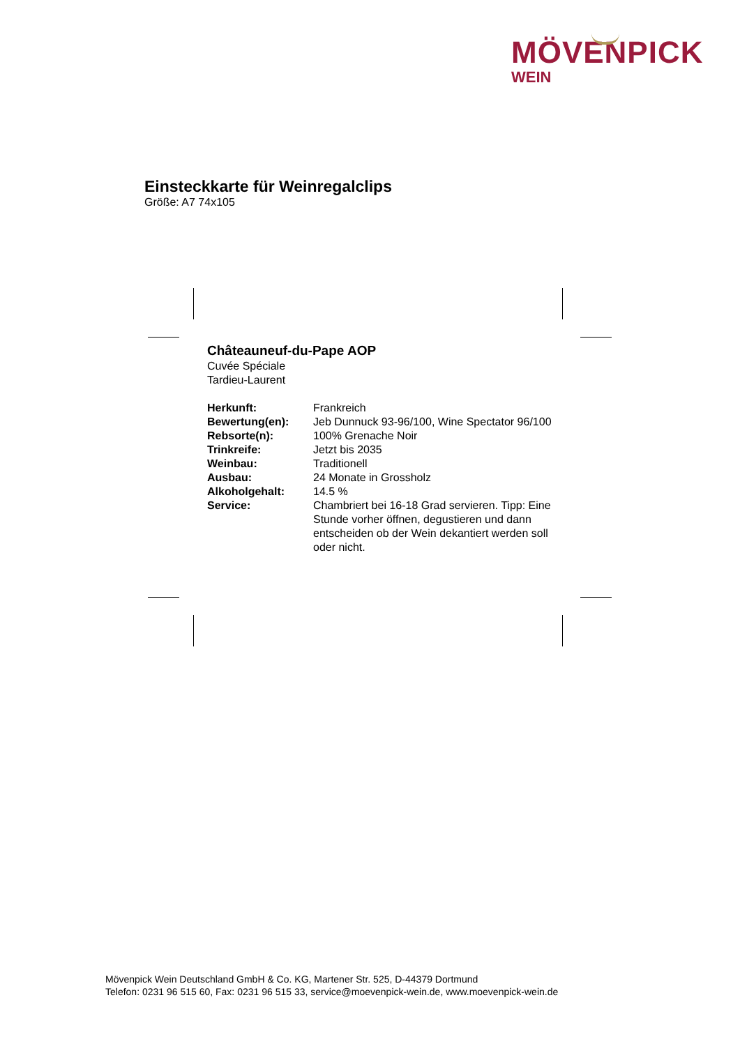MÖVENPICK
WEIN
Einsteckkarte für Weinregalclips
Größe: A7 74x105
Châteauneuf-du-Pape AOP
Cuvée Spéciale
Tardieu-Laurent
| Herkunft: | Frankreich |
| Bewertung(en): | Jeb Dunnuck 93-96/100, Wine Spectator 96/100 |
| Rebsorte(n): | 100% Grenache Noir |
| Trinkreife: | Jetzt bis 2035 |
| Weinbau: | Traditionell |
| Ausbau: | 24 Monate in Grossholz |
| Alkoholgehalt: | 14.5 % |
| Service: | Chambriert bei 16-18 Grad servieren. Tipp: Eine Stunde vorher öffnen, degustieren und dann entscheiden ob der Wein dekantiert werden soll oder nicht. |
Mövenpick Wein Deutschland GmbH & Co. KG, Martener Str. 525, D-44379 Dortmund
Telefon: 0231 96 515 60, Fax: 0231 96 515 33, service@moevenpick-wein.de, www.moevenpick-wein.de